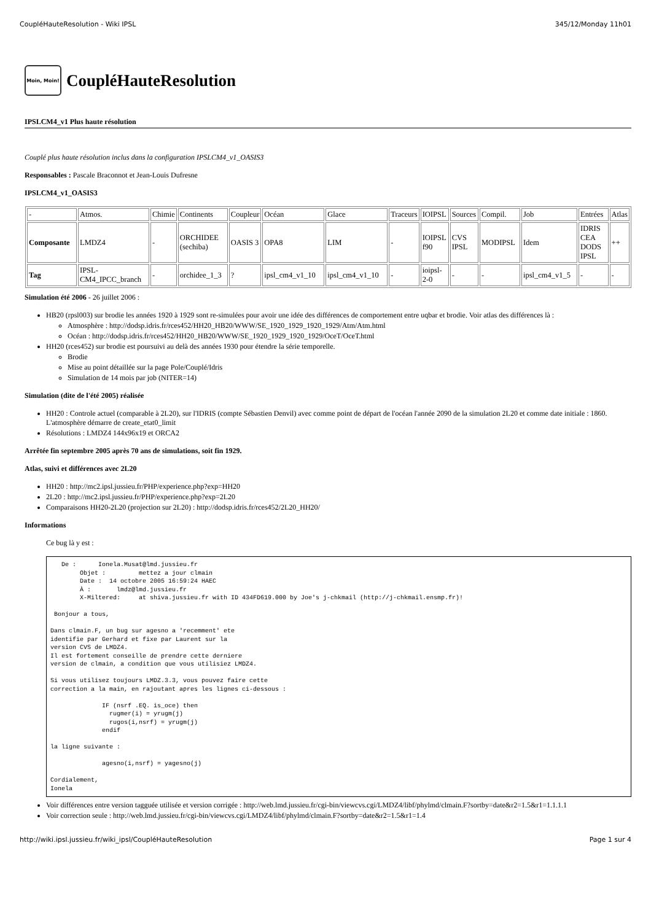CoupléHauteResolution - Wiki IPSL 345/12/Monday 11h01
Moin, Moin! CoupléHauteResolution
IPSLCM4_v1 Plus haute résolution
Couplé plus haute résolution inclus dans la configuration IPSLCM4_v1_OASIS3
Responsables : Pascale Braconnot et Jean-Louis Dufresne
IPSLCM4_v1_OASIS3
| - | Atmos. | Chimie | Continents | Coupleur | Océan | Glace | Traceurs | IOIPSL | Sources | Compil. | Job | Entrées | Atlas |
| Composante | LMDZ4 | - | ORCHIDEE (sechiba) | OASIS 3 | OPA8 | LIM | - | IOIPSL f90 | CVS IPSL | MODIPSL | Idem | IDRIS CEA DODS IPSL | ++ |
| Tag | IPSL-CM4_IPCC_branch | - | orchidee_1_3 | ? | ipsl_cm4_v1_10 | ipsl_cm4_v1_10 | - | ioipsl-2-0 | - | - | ipsl_cm4_v1_5 | - | - |
Simulation été 2006 - 26 juillet 2006 :
HB20 (rpsl003) sur brodie les années 1920 à 1929 sont re-simulées pour avoir une idée des différences de comportement entre uqbar et brodie. Voir atlas des différences là :
Atmosphère : http://dodsp.idris.fr/rces452/HH20_HB20/WWW/SE_1920_1929_1920_1929/Atm/Atm.html
Océan : http://dodsp.idris.fr/rces452/HH20_HB20/WWW/SE_1920_1929_1920_1929/OceT/OceT.html
HH20 (rces452) sur brodie est poursuivi au delà des années 1930 pour étendre la série temporelle.
Brodie
Mise au point détaillée sur la page Pole/Couplé/Idris
Simulation de 14 mois par job (NITER=14)
Simulation (dite de l'été 2005) réalisée
HH20 : Controle actuel (comparable à 2L20), sur l'IDRIS (compte Sébastien Denvil) avec comme point de départ de l'océan l'année 2090 de la simulation 2L20 et comme date initiale : 1860. L'atmosphère démarre de create_etat0_limit
Résolutions : LMDZ4 144x96x19 et ORCA2
Arrêtée fin septembre 2005 après 70 ans de simulations, soit fin 1929.
Atlas, suivi et différences avec 2L20
HH20 : http://mc2.ipsl.jussieu.fr/PHP/experience.php?exp=HH20
2L20 : http://mc2.ipsl.jussieu.fr/PHP/experience.php?exp=2L20
Comparaisons HH20-2L20 (projection sur 2L20) : http://dodsp.idris.fr/rces452/2L20_HH20/
Informations
Ce bug là y est :
   De :      Ionela.Musat@lmd.jussieu.fr
        Objet :         mettez a jour clmain
        Date :  14 octobre 2005 16:59:24 HAEC
        À :       lmdz@lmd.jussieu.fr
        X-Miltered:     at shiva.jussieu.fr with ID 434FD619.000 by Joe's j-chkmail (http://j-chkmail.ensmp.fr)!

 Bonjour a tous,

Dans clmain.F, un bug sur agesno a 'recemment' ete
identifie par Gerhard et fixe par Laurent sur la
version CVS de LMDZ4.
Il est fortement conseille de prendre cette derniere
version de clmain, a condition que vous utilisiez LMDZ4.

Si vous utilisez toujours LMDZ.3.3, vous pouvez faire cette
correction a la main, en rajoutant apres les lignes ci-dessous :

              IF (nsrf .EQ. is_oce) then
                rugmer(i) = yrugm(j)
                rugos(i,nsrf) = yrugm(j)
              endif

la ligne suivante :

              agesno(i,nsrf) = yagesno(j)

Cordialement,
Ionela
Voir différences entre version tagguée utilisée et version corrigée : http://web.lmd.jussieu.fr/cgi-bin/viewcvs.cgi/LMDZ4/libf/phylmd/clmain.F?sortby=date&r2=1.5&r1=1.1.1.1
Voir correction seule : http://web.lmd.jussieu.fr/cgi-bin/viewcvs.cgi/LMDZ4/libf/phylmd/clmain.F?sortby=date&r2=1.5&r1=1.4
http://wiki.ipsl.jussieu.fr/wiki_ipsl/CoupléHauteResolution Page 1 sur 4